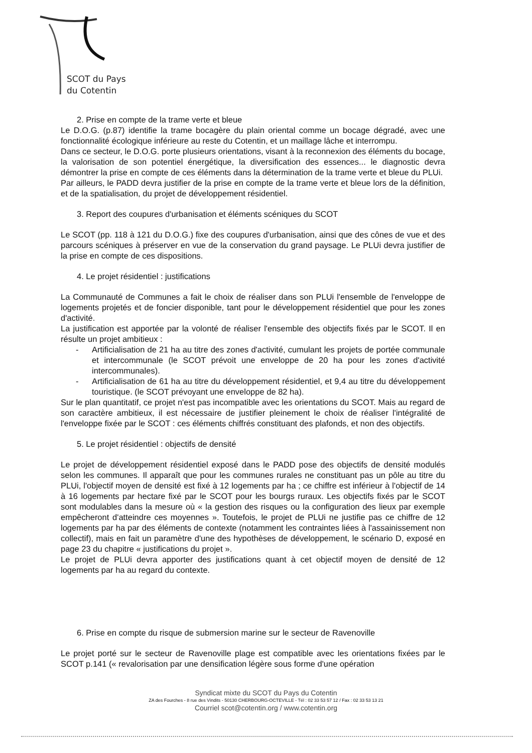SCOT du Pays
du Cotentin
2. Prise en compte de la trame verte et bleue
Le D.O.G. (p.87) identifie la trame bocagère du plain oriental comme un bocage dégradé, avec une fonctionnalité écologique inférieure au reste du Cotentin, et un maillage lâche et interrompu.
Dans ce secteur, le D.O.G. porte plusieurs orientations, visant à la reconnexion des éléments du bocage, la valorisation de son potentiel énergétique, la diversification des essences... le diagnostic devra démontrer la prise en compte de ces éléments dans la détermination de la trame verte et bleue du PLUi.
Par ailleurs, le PADD devra justifier de la prise en compte de la trame verte et bleue lors de la définition, et de la spatialisation, du projet de développement résidentiel.
3. Report des coupures d'urbanisation et éléments scéniques du SCOT
Le SCOT (pp. 118 à 121 du D.O.G.) fixe des coupures d'urbanisation, ainsi que des cônes de vue et des parcours scéniques à préserver en vue de la conservation du grand paysage. Le PLUi devra justifier de la prise en compte de ces dispositions.
4. Le projet résidentiel : justifications
La Communauté de Communes a fait le choix de réaliser dans son PLUi l'ensemble de l'enveloppe de logements projetés et de foncier disponible, tant pour le développement résidentiel que pour les zones d'activité.
La justification est apportée par la volonté de réaliser l'ensemble des objectifs fixés par le SCOT. Il en résulte un projet ambitieux :
- Artificialisation de 21 ha au titre des zones d'activité, cumulant les projets de portée communale et intercommunale (le SCOT prévoit une enveloppe de 20 ha pour les zones d'activité intercommunales).
- Artificialisation de 61 ha au titre du développement résidentiel, et 9,4 au titre du développement touristique. (le SCOT prévoyant une enveloppe de 82 ha).
Sur le plan quantitatif, ce projet n'est pas incompatible avec les orientations du SCOT. Mais au regard de son caractère ambitieux, il est nécessaire de justifier pleinement le choix de réaliser l'intégralité de l'enveloppe fixée par le SCOT : ces éléments chiffrés constituant des plafonds, et non des objectifs.
5. Le projet résidentiel : objectifs de densité
Le projet de développement résidentiel exposé dans le PADD pose des objectifs de densité modulés selon les communes. Il apparaît que pour les communes rurales ne constituant pas un pôle au titre du PLUi, l'objectif moyen de densité est fixé à 12 logements par ha ; ce chiffre est inférieur à l'objectif de 14 à 16 logements par hectare fixé par le SCOT pour les bourgs ruraux. Les objectifs fixés par le SCOT sont modulables dans la mesure où « la gestion des risques ou la configuration des lieux par exemple empêcheront d'atteindre ces moyennes ». Toutefois, le projet de PLUi ne justifie pas ce chiffre de 12 logements par ha par des éléments de contexte (notamment les contraintes liées à l'assainissement non collectif), mais en fait un paramètre d'une des hypothèses de développement, le scénario D, exposé en page 23 du chapitre « justifications du projet ».
Le projet de PLUi devra apporter des justifications quant à cet objectif moyen de densité de 12 logements par ha au regard du contexte.
6. Prise en compte du risque de submersion marine sur le secteur de Ravenoville
Le projet porté sur le secteur de Ravenoville plage est compatible avec les orientations fixées par le SCOT p.141 (« revalorisation par une densification légère sous forme d'une opération
Syndicat mixte du SCOT du Pays du Cotentin
ZA des Fourches - 8 rue des Vindits - 50130 CHERBOURG-OCTEVILLE - Tél : 02 33 53 57 12 / Fax : 02 33 53 13 21
Courriel scot@cotentin.org / www.cotentin.org